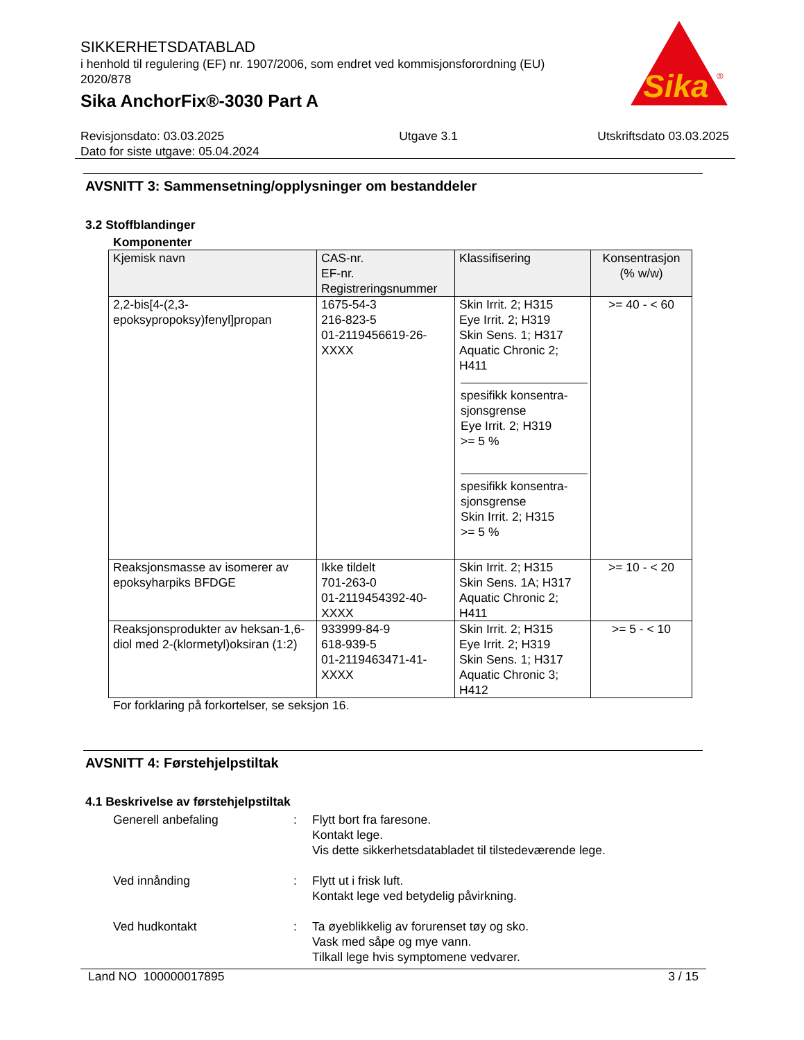SIKKERHETSDATABLAD
i henhold til regulering (EF) nr. 1907/2006, som endret ved kommisjonsforordning (EU) 2020/878
Sika AnchorFix®-3030 Part A
Sika
®
Revisjonsdato: 03.03.2025
Dato for siste utgave: 05.04.2024
Utgave 3.1 Utskriftsdato 03.03.2025
AVSNITT 3: Sammensetning/opplysninger om bestanddeler
3.2 Stoffblandinger
Komponenter
| Kjemisk navn | CAS-nr. EF-nr. Registreringsnummer | Klassifisering | Konsentrasjon (% w/w) |
| --- | --- | --- | --- |
| 2,2-bis[4-(2,3-epoksypropoksy)fenyl]propan | 1675-54-3 216-823-5 01-2119456619-26-XXXX | Skin Irrit. 2; H315 Eye Irrit. 2; H319 Skin Sens. 1; H317 Aquatic Chronic 2; H411 spesifikk konsentra-sjonsgrense Eye Irrit. 2; H319 >= 5 % spesifikk konsentra-sjonsgrense Skin Irrit. 2; H315 >= 5 % | >= 40 - < 60 |
| Reaksjonsmasse av isomerer av epoksyharpiks BFDGE | Ikke tildelt 701-263-0 01-2119454392-40-XXXX | Skin Irrit. 2; H315 Skin Sens. 1A; H317 Aquatic Chronic 2; H411 | >= 10 - < 20 |
| Reaksjonsprodukter av heksan-1,6-diol med 2-(klormetyl)oksiran (1:2) | 933999-84-9 618-939-5 01-2119463471-41-XXXX | Skin Irrit. 2; H315 Eye Irrit. 2; H319 Skin Sens. 1; H317 Aquatic Chronic 3; H412 | >= 5 - < 10 |
For forklaring på forkortelser, se seksjon 16.
AVSNITT 4: Førstehjelpstiltak
4.1 Beskrivelse av førstehjelpstiltak
Generell anbefaling : Flytt bort fra faresone.
Kontakt lege.
Vis dette sikkerhetsdatabladet til tilstedeværende lege.
Ved innånding : Flytt ut i frisk luft.
Kontakt lege ved betydelig påvirkning.
Ved hudkontakt : Ta øyeblikkelig av forurenset tøy og sko.
Vask med såpe og mye vann.
Tilkall lege hvis symptomene vedvarer.
Land NO 100000017895 3 / 15